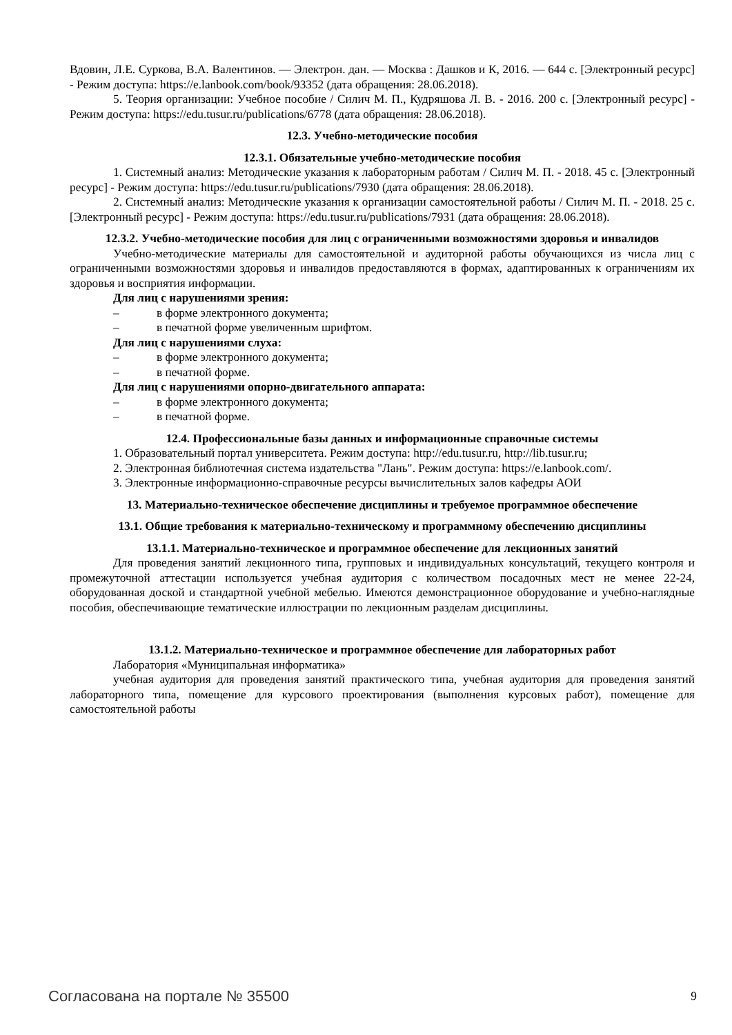Вдовин, Л.Е. Суркова, В.А. Валентинов. — Электрон. дан. — Москва : Дашков и К, 2016. — 644 с. [Электронный ресурс] - Режим доступа: https://e.lanbook.com/book/93352 (дата обращения: 28.06.2018).
5. Теория организации: Учебное пособие / Силич М. П., Кудряшова Л. В. - 2016. 200 с. [Электронный ресурс] - Режим доступа: https://edu.tusur.ru/publications/6778 (дата обращения: 28.06.2018).
12.3. Учебно-методические пособия
12.3.1. Обязательные учебно-методические пособия
1. Системный анализ: Методические указания к лабораторным работам / Силич М. П. - 2018. 45 с. [Электронный ресурс] - Режим доступа: https://edu.tusur.ru/publications/7930 (дата обращения: 28.06.2018).
2. Системный анализ: Методические указания к организации самостоятельной работы / Силич М. П. - 2018. 25 с. [Электронный ресурс] - Режим доступа: https://edu.tusur.ru/publications/7931 (дата обращения: 28.06.2018).
12.3.2. Учебно-методические пособия для лиц с ограниченными возможностями здоровья и инвалидов
Учебно-методические материалы для самостоятельной и аудиторной работы обучающихся из числа лиц с ограниченными возможностями здоровья и инвалидов предоставляются в формах, адаптированных к ограничениям их здоровья и восприятия информации.
Для лиц с нарушениями зрения:
– в форме электронного документа;
– в печатной форме увеличенным шрифтом.
Для лиц с нарушениями слуха:
– в форме электронного документа;
– в печатной форме.
Для лиц с нарушениями опорно-двигательного аппарата:
– в форме электронного документа;
– в печатной форме.
12.4. Профессиональные базы данных и информационные справочные системы
1. Образовательный портал университета. Режим доступа: http://edu.tusur.ru, http://lib.tusur.ru;
2. Электронная библиотечная система издательства "Лань". Режим доступа: https://e.lanbook.com/.
3. Электронные информационно-справочные ресурсы вычислительных залов кафедры АОИ
13. Материально-техническое обеспечение дисциплины и требуемое программное обеспечение
13.1. Общие требования к материально-техническому и программному обеспечению дисциплины
13.1.1. Материально-техническое и программное обеспечение для лекционных занятий
Для проведения занятий лекционного типа, групповых и индивидуальных консультаций, текущего контроля и промежуточной аттестации используется учебная аудитория с количеством посадочных мест не менее 22-24, оборудованная доской и стандартной учебной мебелью. Имеются демонстрационное оборудование и учебно-наглядные пособия, обеспечивающие тематические иллюстрации по лекционным разделам дисциплины.
13.1.2. Материально-техническое и программное обеспечение для лабораторных работ
Лаборатория «Муниципальная информатика»
учебная аудитория для проведения занятий практического типа, учебная аудитория для проведения занятий лабораторного типа, помещение для курсового проектирования (выполнения курсовых работ), помещение для самостоятельной работы
Согласована на портале № 35500 9